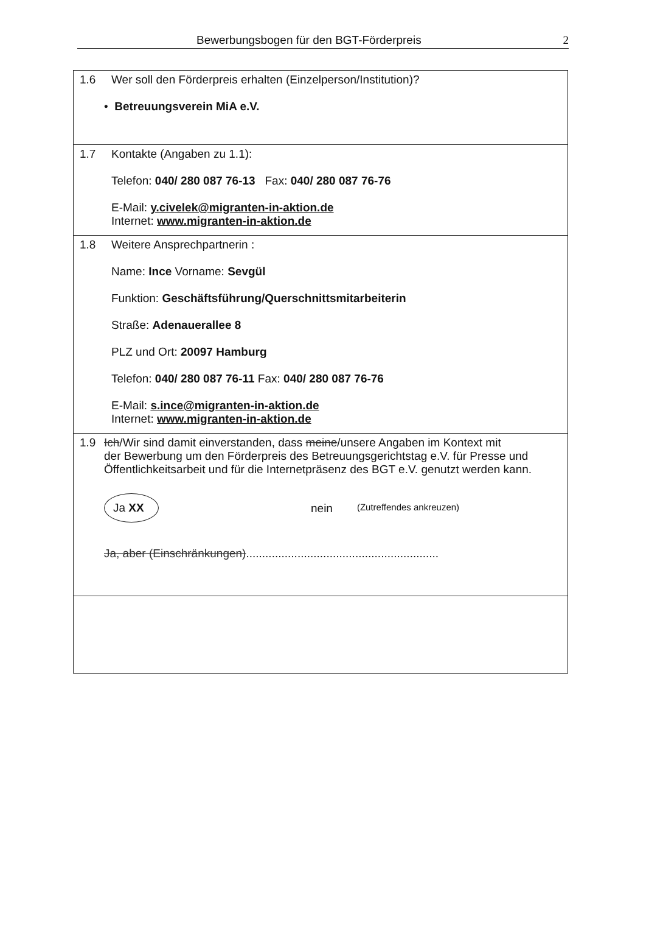Bewerbungsbogen für den BGT-Förderpreis 2
1.6 Wer soll den Förderpreis erhalten (Einzelperson/Institution)?
• Betreuungsverein MiA e.V.
1.7 Kontakte (Angaben zu 1.1):
Telefon: 040/ 280 087 76-13 Fax: 040/ 280 087 76-76
E-Mail: y.civelek@migranten-in-aktion.de
Internet: www.migranten-in-aktion.de
1.8 Weitere Ansprechpartnerin :
Name: Ince Vorname: Sevgül
Funktion: Geschäftsführung/Querschnittsmitarbeiterin
Straße: Adenauerallee 8
PLZ und Ort: 20097 Hamburg
Telefon: 040/ 280 087 76-11 Fax: 040/ 280 087 76-76
E-Mail: s.ince@migranten-in-aktion.de
Internet: www.migranten-in-aktion.de
1.9 Ich/Wir sind damit einverstanden, dass meine/unsere Angaben im Kontext mit
der Bewerbung um den Förderpreis des Betreuungsgerichtstag e.V. für Presse und Öffentlichkeitsarbeit und für die Internetpräsenz des BGT e.V. genutzt werden kann.
Ja XX nein (Zutreffendes ankreuzen)
Ja, aber (Einschränkungen)............................................................